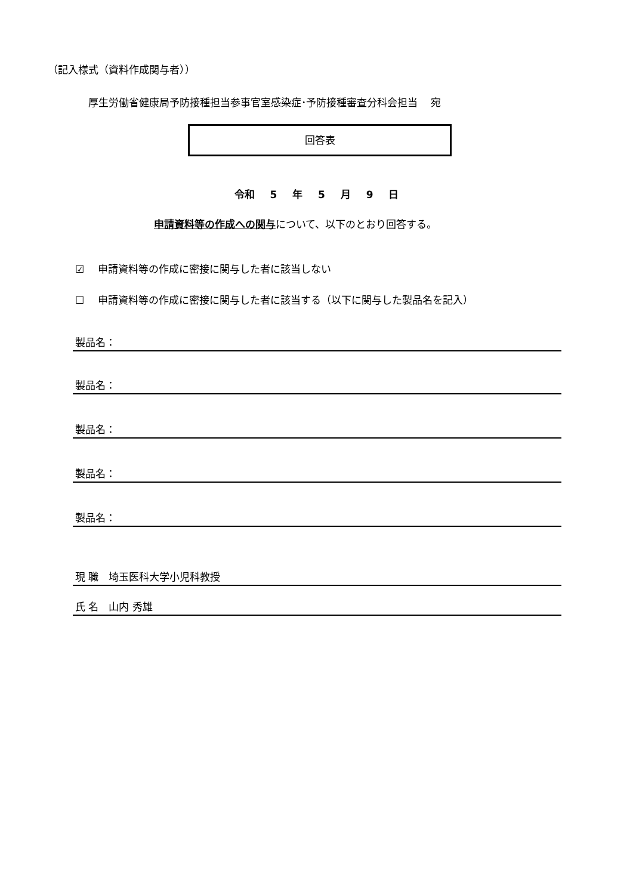（記入様式（資料作成関与者））
厚生労働省健康局予防接種担当参事官室感染症･予防接種審査分科会担当　 宛
回答表
令和 5 年 5 月 9 日
申請資料等の作成への関与について、以下のとおり回答する。
☑　 申請資料等の作成に密接に関与した者に該当しない
☐　 申請資料等の作成に密接に関与した者に該当する（以下に関与した製品名を記入）
製品名：
製品名：
製品名：
製品名：
製品名：
現 職　埼玉医科大学小児科教授
氏 名　山内 秀雄